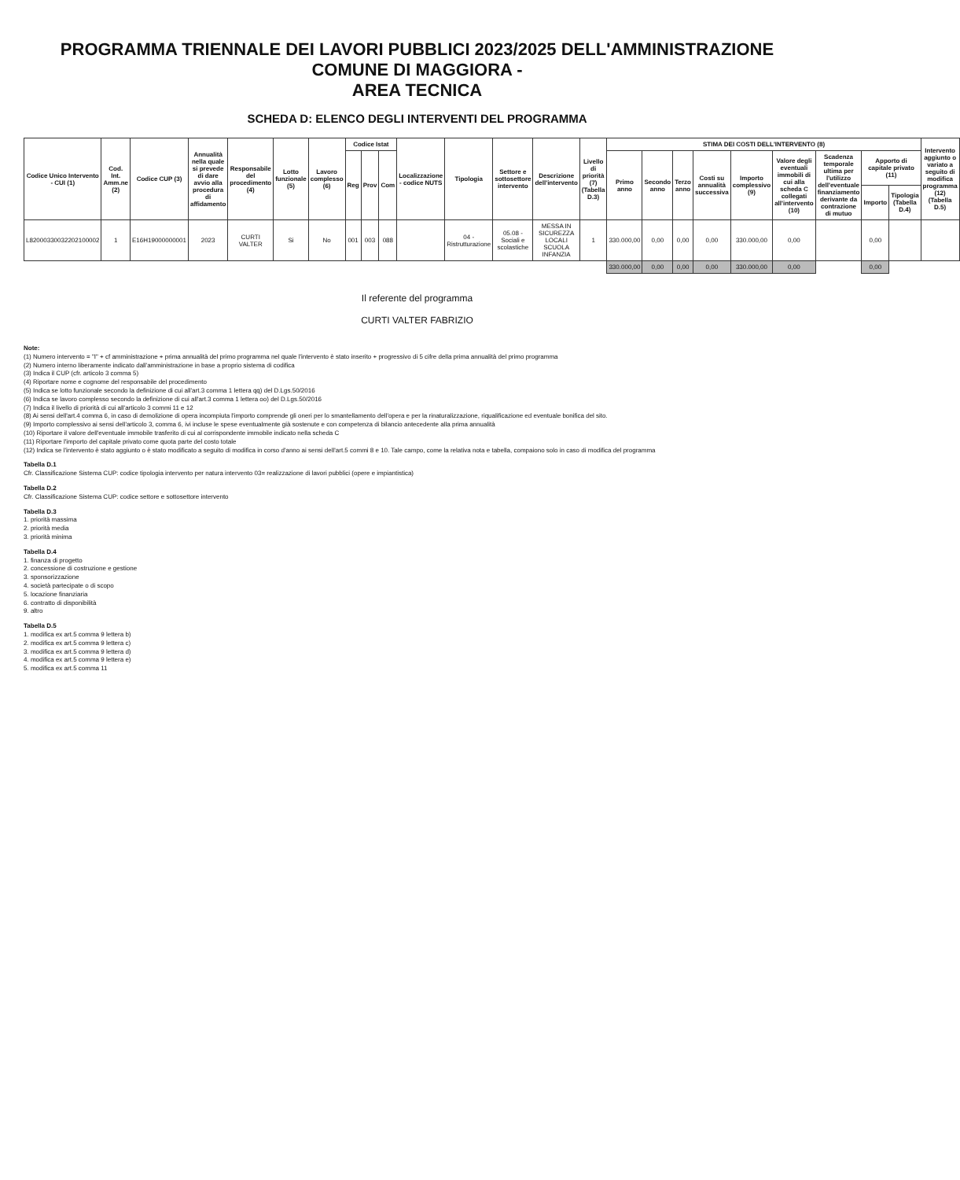PROGRAMMA TRIENNALE DEI LAVORI PUBBLICI 2023/2025 DELL'AMMINISTRAZIONE COMUNE DI MAGGIORA -
AREA TECNICA
SCHEDA D: ELENCO DEGLI INTERVENTI DEL PROGRAMMA
| Codice Unico Intervento - CUI (1) | Cod. Int. Amm.ne (2) | Codice CUP (3) | Annualità nella quale si prevede di dare avvio alla procedura di affidamento | Responsabile del procedimento (4) | Lotto funzionale (5) | Lavoro complesso (6) | Codice Istat | | | Localizzazione - codice NUTS | Tipologia | Settore e sottosettore intervento | Descrizione dell'intervento | Livello di priorità (7) (Tabella D.3) | STIMA DEI COSTI DELL'INTERVENTO (8) | | | | | | | | | Intervento aggiunto o variato a seguito di modifica programma (12) (Tabella D.5) |
| --- | --- | --- | --- | --- | --- | --- | --- | --- | --- | --- | --- | --- | --- | --- | --- | --- | --- | --- | --- | --- | --- | --- | --- | --- |
| | | | | | | | Reg | Prov | Com | | | | | | Primo anno | Secondo anno | Terzo anno | Costi su annualità successiva | Importo complessivo (9) | Valore degli eventuali immobili di cui alla scheda C collegati all'intervento (10) | Scadenza temporale ultima per l'utilizzo dell'eventuale finanziamento derivante da contrazione di mutuo | Apporto di capitale privato (11) | | |
| | | | | | | | | | | | | | | | | | | | | | | Importo | Tipologia (Tabella D.4) | |
| L82000330032202100002 | 1 | E16H19000000001 | 2023 | CURTI VALTER | Si | No | 001 | 003 | 088 | | 04 - Ristrutturazione | 05.08 - Sociali e scolastiche | MESSA IN SICUREZZA LOCALI SCUOLA INFANZIA | 1 | 330.000,00 | 0,00 | 0,00 | 0,00 | 330.000,00 | 0,00 | | 0,00 | | |
| | | | | | | | | | | | | | | | 330.000,00 | 0,00 | 0,00 | 0,00 | 330.000,00 | 0,00 | | 0,00 | | |
Il referente del programma
CURTI VALTER FABRIZIO
Note:
(1) Numero intervento = "I" + cf amministrazione + prima annualità del primo programma nel quale l'intervento è stato inserito + progressivo di 5 cifre della prima annualità del primo programma
(2) Numero interno liberamente indicato dall'amministrazione in base a proprio sistema di codifica
(3) Indica il CUP (cfr. articolo 3 comma 5)
(4) Riportare nome e cognome del responsabile del procedimento
(5) Indica se lotto funzionale secondo la definizione di cui all'art.3 comma 1 lettera qq) del D.Lgs.50/2016
(6) Indica se lavoro complesso secondo la definizione di cui all'art.3 comma 1 lettera oo) del D.Lgs.50/2016
(7) Indica il livello di priorità di cui all'articolo 3 commi 11 e 12
(8) Ai sensi dell'art.4 comma 6, in caso di demolizione di opera incompiuta l'importo comprende gli oneri per lo smantellamento dell'opera e per la rinaturalizzazione, riqualificazione ed eventuale bonifica del sito.
(9) Importo complessivo ai sensi dell'articolo 3, comma 6, ivi incluse le spese eventualmente già sostenute e con competenza di bilancio antecedente alla prima annualità
(10) Riportare il valore dell'eventuale immobile trasferito di cui al corrispondente immobile indicato nella scheda C
(11) Riportare l'importo del capitale privato come quota parte del costo totale
(12) Indica se l'intervento è stato aggiunto o è stato modificato a seguito di modifica in corso d'anno ai sensi dell'art.5 commi 8 e 10. Tale campo, come la relativa nota e tabella, compaiono solo in caso di modifica del programma
Tabella D.1
Cfr. Classificazione Sistema CUP: codice tipologia intervento per natura intervento 03= realizzazione di lavori pubblici (opere e impiantistica)
Tabella D.2
Cfr. Classificazione Sistema CUP: codice settore e sottosettore intervento
Tabella D.3
1. priorità massima
2. priorità media
3. priorità minima
Tabella D.4
1. finanza di progetto
2. concessione di costruzione e gestione
3. sponsorizzazione
4. società partecipate o di scopo
5. locazione finanziaria
6. contratto di disponibilità
9. altro
Tabella D.5
1. modifica ex art.5 comma 9 lettera b)
2. modifica ex art.5 comma 9 lettera c)
3. modifica ex art.5 comma 9 lettera d)
4. modifica ex art.5 comma 9 lettera e)
5. modifica ex art.5 comma 11